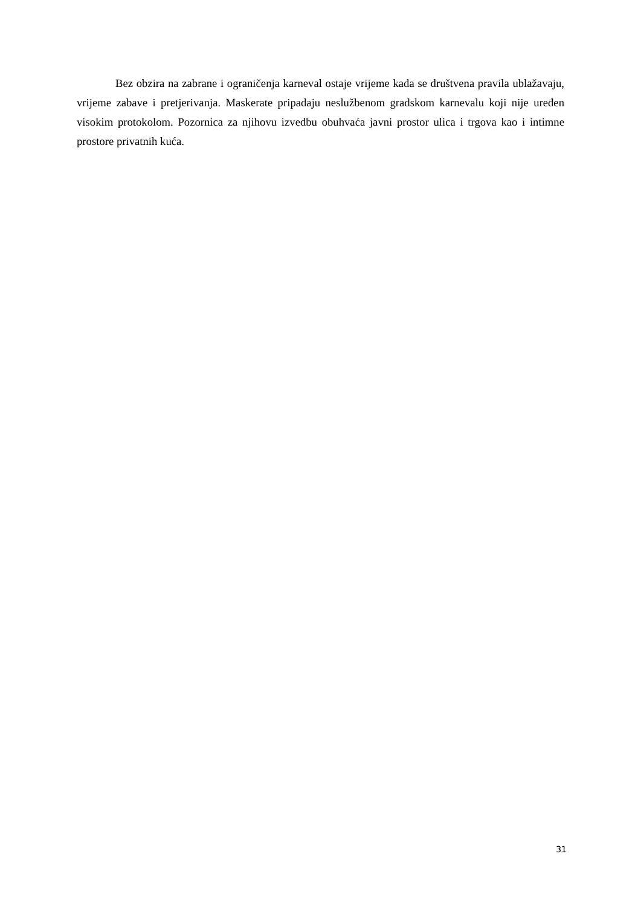Bez obzira na zabrane i ograničenja karneval ostaje vrijeme kada se društvena pravila ublažavaju, vrijeme zabave i pretjerivanja. Maskerate pripadaju neslužbenom gradskom karnevalu koji nije uređen visokim protokolom. Pozornica za njihovu izvedbu obuhvaća javni prostor ulica i trgova kao i intimne prostore privatnih kuća.
31